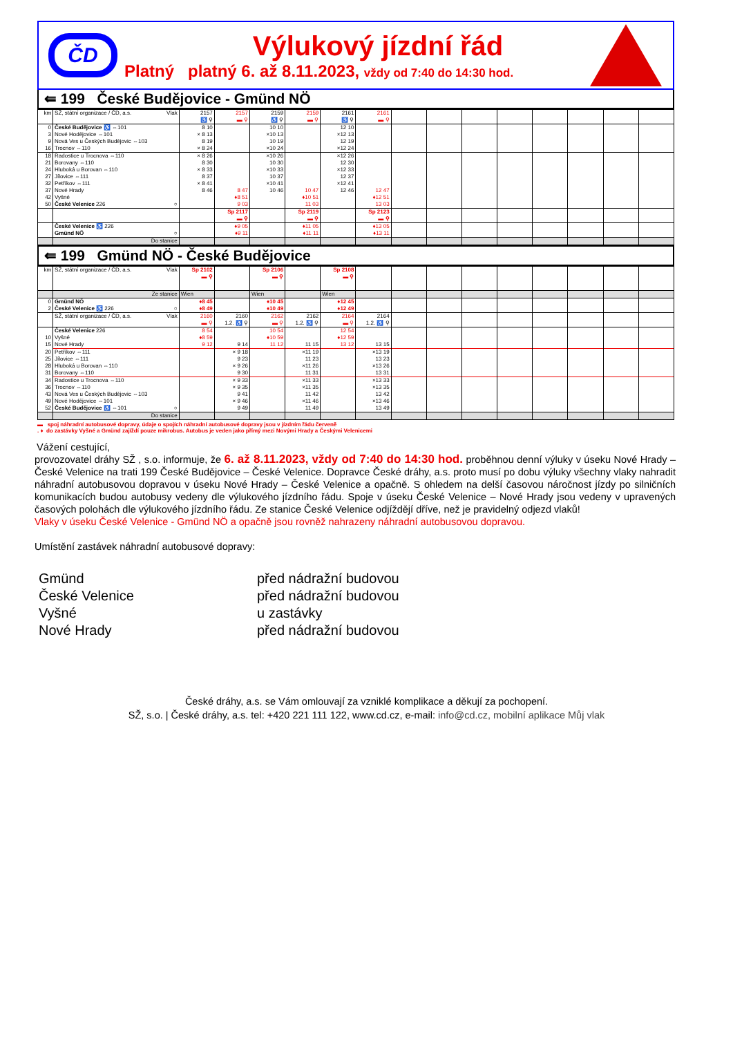ČD
Výlukový jízdní řád
Platný platný 6. až 8.11.2023, vždy od 7:40 do 14:30 hod.
⇚ 199 České Budějovice - Gmünd NÖ
| km | SŽ, státní organizace / ČD, a.s. Vlak | 2157 ♿ ⚲ | 2157 ▬ ⚲ | 2159 ♿ ⚲ | 2159 ▬ ⚲ | 2161 ♿ ⚲ | 2161 ▬ ⚲ | | | | | | | | |
| 0 3 9 16 | České Budějovice ♿ ⇔101 Nové Hodějovice ⇔101 Nová Ves u Českých Budějovic ⇔103 Trocnov ⇔110 | 8 10 × 8 13 8 19 × 8 24 | | 10 10 ×10 13 10 19 ×10 24 | | 12 10 ×12 13 12 19 ×12 24 | | | | | | | | | |
| 18 21 24 27 32 37 42 50 | Radostice u Trocnova ⇔110 Borovany ⇔110 Hluboká u Borovan ⇔110 Jílovice ⇔111 Petříkov ⇔111 Nové Hrady Vyšné České Velenice 226 ○ | × 8 26 8 30 × 8 33 8 37 × 8 41 8 46 | 8 47 ♦8 51 9 03 | ×10 26 10 30 ×10 33 10 37 ×10 41 10 46 | 10 47 ♦10 51 11 03 | ×12 26 12 30 ×12 33 12 37 ×12 41 12 46 | 12 47 ♦12 51 13 03 | | | | | | | | |
| | | | Sp 2117 ▬ ⚲ | | Sp 2119 ▬ ⚲ | | Sp 2123 ▬ ⚲ | | | | | | | | |
| | České Velenice ♿ 226 Gmünd NÖ ○ | | ♦9 05 ♦9 11 | | ♦11 05 ♦11 11 | | ♦13 05 ♦13 11 | | | | | | | | |
| | Do stanice | | | | | | | | | | | | | | |
⇚ 199 Gmünd NÖ - České Budějovice
| km | SŽ, státní organizace / ČD, a.s. Vlak | Sp 2102 ▬ ⚲ | | Sp 2106 ▬ ⚲ | | Sp 2108 ▬ ⚲ | | | | | | | | | |
| | Ze stanice | Wien | | Wien | | Wien | | | | | | | | | |
| 0 2 | Gmünd NÖ České Velenice ♿ 226 ○ | ♦8 45 ♦8 49 | | ♦10 45 ♦10 49 | | ♦12 45 ♦12 49 | | | | | | | | | |
| | SŽ, státní organizace / ČD, a.s. Vlak | 2160 ▬ ⚲ | 2160 1.2. ♿ ⚲ | 2162 ▬ ⚲ | 2162 1.2. ♿ ⚲ | 2164 ▬ ⚲ | 2164 1.2. ♿ ⚲ | | | | | | | | |
| 10 15 | České Velenice 226 Vyšné Nové Hrady | 8 54 ♦8 59 9 12 | 9 14 | 10 54 ♦10 59 11 12 | 11 15 | 12 54 ♦12 59 13 12 | 13 15 | | | | | | | | |
| 20 25 28 31 | Petříkov ⇔111 Jílovice ⇔111 Hluboká u Borovan ⇔110 Borovany ⇔110 | | × 9 18 9 23 × 9 26 9 30 | | ×11 19 11 23 ×11 26 11 31 | | ×13 19 13 23 ×13 26 13 31 | | | | | | | | |
| 34 36 43 49 52 | Radostice u Trocnova ⇔110 Trocnov ⇔110 Nová Ves u Českých Budějovic ⇔103 Nové Hodějovice ⇔101 České Budějovice ♿ ⇔101 ○ | | × 9 33 × 9 35 9 41 × 9 46 9 49 | | ×11 33 ×11 35 11 42 ×11 46 11 49 | | ×13 33 ×13 35 13 42 ×13 46 13 49 | | | | | | | | |
| | Do stanice | | | | | | | | | | | | | | |
▬ spoj náhradní autobusové dopravy, údaje o spojích náhradní autobusové dopravy jsou v jízdním řádu červeně
. ♦ do zastávky Vyšné a Gmünd zajíždí pouze mikrobus. Autobus je veden jako přímý mezi Novými Hrady a Českými Velenicemi
Vážení cestující,
provozovatel dráhy SŽ , s.o. informuje, že 6. až 8.11.2023, vždy od 7:40 do 14:30 hod. proběhnou denní výluky v úseku Nové Hrady – České Velenice na trati 199 České Budějovice – České Velenice. Dopravce České dráhy, a.s. proto musí po dobu výluky všechny vlaky nahradit náhradní autobusovou dopravou v úseku Nové Hrady – České Velenice a opačně. S ohledem na delší časovou náročnost jízdy po silničních komunikacích budou autobusy vedeny dle výlukového jízdního řádu. Spoje v úseku České Velenice – Nové Hrady jsou vedeny v upravených časových polohách dle výlukového jízdního řádu. Ze stanice České Velenice odjíždějí dříve, než je pravidelný odjezd vlaků!
Vlaky v úseku České Velenice - Gmünd NÖ a opačně jsou rovněž nahrazeny náhradní autobusovou dopravou.
Umístění zastávek náhradní autobusové dopravy:
Gmünd
před nádražní budovou
České Velenice
před nádražní budovou
Vyšné
u zastávky
Nové Hrady
před nádražní budovou
České dráhy, a.s. se Vám omlouvají za vzniklé komplikace a děkují za pochopení.
SŽ, s.o. | České dráhy, a.s. tel: +420 221 111 122, www.cd.cz, e-mail: info@cd.cz, mobilní aplikace Můj vlak